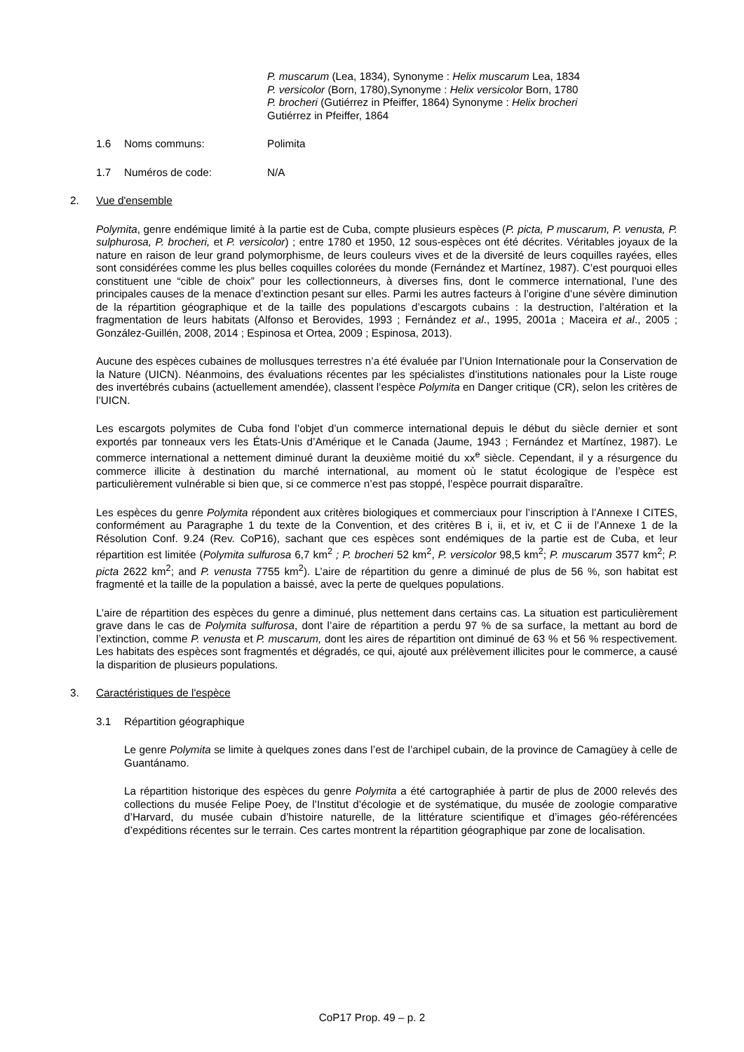P. muscarum (Lea, 1834), Synonyme : Helix muscarum Lea, 1834
P. versicolor (Born, 1780),Synonyme : Helix versicolor Born, 1780
P. brocheri (Gutiérrez in Pfeiffer, 1864) Synonyme : Helix brocheri
Gutiérrez in Pfeiffer, 1864
1.6 Noms communs: Polimita
1.7 Numéros de code: N/A
2. Vue d'ensemble
Polymita, genre endémique limité à la partie est de Cuba, compte plusieurs espèces (P. picta, P muscarum, P. venusta, P. sulphurosa, P. brocheri, et P. versicolor) ; entre 1780 et 1950, 12 sous-espèces ont été décrites. Véritables joyaux de la nature en raison de leur grand polymorphisme, de leurs couleurs vives et de la diversité de leurs coquilles rayées, elles sont considérées comme les plus belles coquilles colorées du monde (Fernández et Martínez, 1987). C’est pourquoi elles constituent une “cible de choix” pour les collectionneurs, à diverses fins, dont le commerce international, l’une des principales causes de la menace d’extinction pesant sur elles. Parmi les autres facteurs à l’origine d’une sévère diminution de la répartition géographique et de la taille des populations d’escargots cubains : la destruction, l’altération et la fragmentation de leurs habitats (Alfonso et Berovides, 1993 ; Fernández et al., 1995, 2001a ; Maceira et al., 2005 ; González-Guillén, 2008, 2014 ; Espinosa et Ortea, 2009 ; Espinosa, 2013).
Aucune des espèces cubaines de mollusques terrestres n’a été évaluée par l’Union Internationale pour la Conservation de la Nature (UICN). Néanmoins, des évaluations récentes par les spécialistes d’institutions nationales pour la Liste rouge des invertébrés cubains (actuellement amendée), classent l’espèce Polymita en Danger critique (CR), selon les critères de l’UICN.
Les escargots polymites de Cuba fond l’objet d’un commerce international depuis le début du siècle dernier et sont exportés par tonneaux vers les États-Unis d’Amérique et le Canada (Jaume, 1943 ; Fernández et Martínez, 1987). Le commerce international a nettement diminué durant la deuxième moitié du xx<sup>e</sup> siècle. Cependant, il y a résurgence du commerce illicite à destination du marché international, au moment où le statut écologique de l’espèce est particulièrement vulnérable si bien que, si ce commerce n’est pas stoppé, l’espèce pourrait disparaître.
Les espèces du genre Polymita répondent aux critères biologiques et commerciaux pour l’inscription à l’Annexe I CITES, conformément au Paragraphe 1 du texte de la Convention, et des critères B i, ii, et iv, et C ii de l’Annexe 1 de la Résolution Conf. 9.24 (Rev. CoP16), sachant que ces espèces sont endémiques de la partie est de Cuba, et leur répartition est limitée (Polymita sulfurosa 6,7 km<sup>2</sup> ; P. brocheri 52 km<sup>2</sup>, P. versicolor 98,5 km<sup>2</sup>; P. muscarum 3577 km<sup>2</sup>; P. picta 2622 km<sup>2</sup>; and P. venusta 7755 km<sup>2</sup>). L’aire de répartition du genre a diminué de plus de 56 %, son habitat est fragmenté et la taille de la population a baissé, avec la perte de quelques populations.
L’aire de répartition des espèces du genre a diminué, plus nettement dans certains cas. La situation est particulièrement grave dans le cas de Polymita sulfurosa, dont l’aire de répartition a perdu 97 % de sa surface, la mettant au bord de l’extinction, comme P. venusta et P. muscarum, dont les aires de répartition ont diminué de 63 % et 56 % respectivement. Les habitats des espèces sont fragmentés et dégradés, ce qui, ajouté aux prélèvement illicites pour le commerce, a causé la disparition de plusieurs populations.
3. Caractéristiques de l'espèce
3.1 Répartition géographique
Le genre Polymita se limite à quelques zones dans l’est de l’archipel cubain, de la province de Camagüey à celle de Guantánamo.
La répartition historique des espèces du genre Polymita a été cartographiée à partir de plus de 2000 relevés des collections du musée Felipe Poey, de l’Institut d’écologie et de systématique, du musée de zoologie comparative d’Harvard, du musée cubain d’histoire naturelle, de la littérature scientifique et d’images géo-référencées d’expéditions récentes sur le terrain. Ces cartes montrent la répartition géographique par zone de localisation.
CoP17 Prop. 49 – p. 2